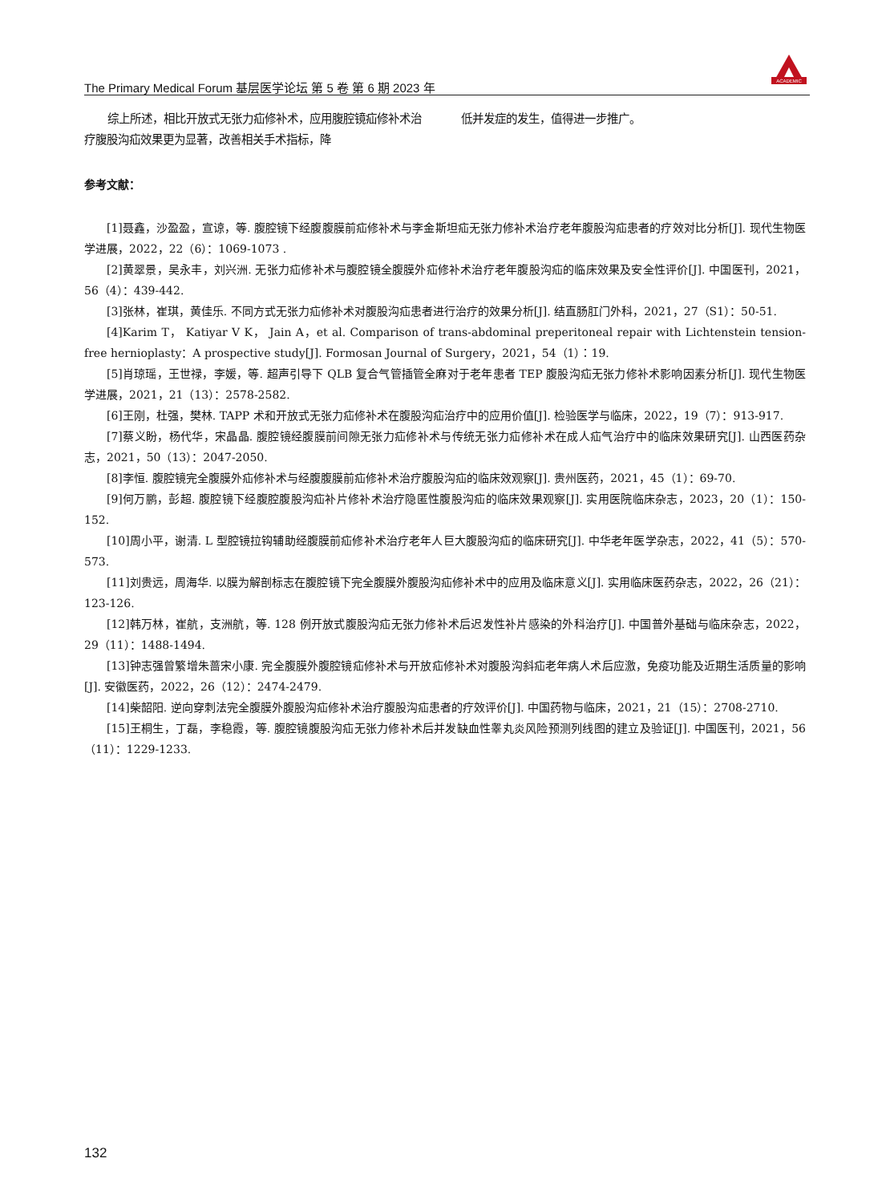The Primary Medical Forum 基层医学论坛 第 5 卷 第 6 期 2023 年
ACADEMIC
综上所述，相比开放式无张力疝修补术，应用腹腔镜疝修补术治疗腹股沟疝效果更为显著，改善相关手术指标，降
低并发症的发生，值得进一步推广。
参考文献：
[1]聂鑫，沙盈盈，宣谅，等. 腹腔镜下经腹腹膜前疝修补术与李金斯坦疝无张力修补术治疗老年腹股沟疝患者的疗效对比分析[J]. 现代生物医学进展，2022，22（6）：1069-1073 .
[2]黄翠景，吴永丰，刘兴洲. 无张力疝修补术与腹腔镜全腹膜外疝修补术治疗老年腹股沟疝的临床效果及安全性评价[J]. 中国医刊，2021，56（4）：439-442.
[3]张林，崔琪，黄佳乐. 不同方式无张力疝修补术对腹股沟疝患者进行治疗的效果分析[J]. 结直肠肛门外科，2021，27（S1）：50-51.
[4]Karim T， Katiyar V K， Jain A，et al. Comparison of trans-abdominal preperitoneal repair with Lichtenstein tension-free hernioplasty：A prospective study[J]. Formosan Journal of Surgery，2021，54（1）：19.
[5]肖琼瑶，王世禄，李媛，等. 超声引导下 QLB 复合气管插管全麻对于老年患者 TEP 腹股沟疝无张力修补术影响因素分析[J]. 现代生物医学进展，2021，21（13）：2578-2582.
[6]王刚，杜强，樊林. TAPP 术和开放式无张力疝修补术在腹股沟疝治疗中的应用价值[J]. 检验医学与临床，2022，19（7）：913-917.
[7]蔡义盼，杨代华，宋晶晶. 腹腔镜经腹膜前间隙无张力疝修补术与传统无张力疝修补术在成人疝气治疗中的临床效果研究[J]. 山西医药杂志，2021，50（13）：2047-2050.
[8]李恒. 腹腔镜完全腹膜外疝修补术与经腹腹膜前疝修补术治疗腹股沟疝的临床效观察[J]. 贵州医药，2021，45（1）：69-70.
[9]何万鹏，彭超. 腹腔镜下经腹腔腹股沟疝补片修补术治疗隐匿性腹股沟疝的临床效果观察[J]. 实用医院临床杂志，2023，20（1）：150-152.
[10]周小平，谢清. L 型腔镜拉钩辅助经腹膜前疝修补术治疗老年人巨大腹股沟疝的临床研究[J]. 中华老年医学杂志，2022，41（5）：570-573.
[11]刘贵远，周海华. 以膜为解剖标志在腹腔镜下完全腹膜外腹股沟疝修补术中的应用及临床意义[J]. 实用临床医药杂志，2022，26（21）：123-126.
[12]韩万林，崔航，支洲航，等. 128 例开放式腹股沟疝无张力修补术后迟发性补片感染的外科治疗[J]. 中国普外基础与临床杂志，2022，29（11）：1488-1494.
[13]钟志强曾繁增朱蔷宋小康. 完全腹膜外腹腔镜疝修补术与开放疝修补术对腹股沟斜疝老年病人术后应激，免疫功能及近期生活质量的影响[J]. 安徽医药，2022，26（12）：2474-2479.
[14]柴韶阳. 逆向穿刺法完全腹膜外腹股沟疝修补术治疗腹股沟疝患者的疗效评价[J]. 中国药物与临床，2021，21（15）：2708-2710.
[15]王桐生，丁磊，李稳霞，等. 腹腔镜腹股沟疝无张力修补术后并发缺血性睾丸炎风险预测列线图的建立及验证[J]. 中国医刊，2021，56（11）：1229-1233.
132